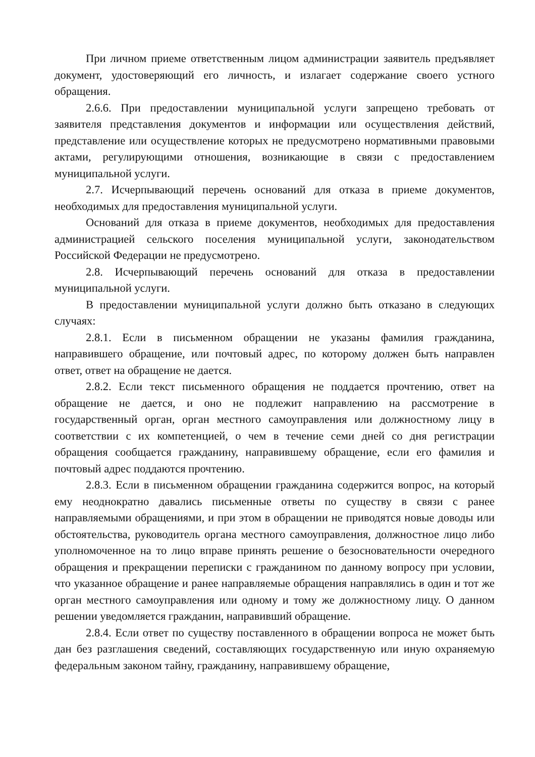При личном приеме ответственным лицом администрации заявитель предъявляет документ, удостоверяющий его личность, и излагает содержание своего устного обращения.
2.6.6. При предоставлении муниципальной услуги запрещено требовать от заявителя представления документов и информации или осуществления действий, представление или осуществление которых не предусмотрено нормативными правовыми актами, регулирующими отношения, возникающие в связи с предоставлением муниципальной услуги.
2.7. Исчерпывающий перечень оснований для отказа в приеме документов, необходимых для предоставления муниципальной услуги.
Оснований для отказа в приеме документов, необходимых для предоставления администрацией сельского поселения муниципальной услуги, законодательством Российской Федерации не предусмотрено.
2.8. Исчерпывающий перечень оснований для отказа в предоставлении муниципальной услуги.
В предоставлении муниципальной услуги должно быть отказано в следующих случаях:
2.8.1. Если в письменном обращении не указаны фамилия гражданина, направившего обращение, или почтовый адрес, по которому должен быть направлен ответ, ответ на обращение не дается.
2.8.2. Если текст письменного обращения не поддается прочтению, ответ на обращение не дается, и оно не подлежит направлению на рассмотрение в государственный орган, орган местного самоуправления или должностному лицу в соответствии с их компетенцией, о чем в течение семи дней со дня регистрации обращения сообщается гражданину, направившему обращение, если его фамилия и почтовый адрес поддаются прочтению.
2.8.3. Если в письменном обращении гражданина содержится вопрос, на который ему неоднократно давались письменные ответы по существу в связи с ранее направляемыми обращениями, и при этом в обращении не приводятся новые доводы или обстоятельства, руководитель органа местного самоуправления, должностное лицо либо уполномоченное на то лицо вправе принять решение о безосновательности очередного обращения и прекращении переписки с гражданином по данному вопросу при условии, что указанное обращение и ранее направляемые обращения направлялись в один и тот же орган местного самоуправления или одному и тому же должностному лицу. О данном решении уведомляется гражданин, направивший обращение.
2.8.4. Если ответ по существу поставленного в обращении вопроса не может быть дан без разглашения сведений, составляющих государственную или иную охраняемую федеральным законом тайну, гражданину, направившему обращение,